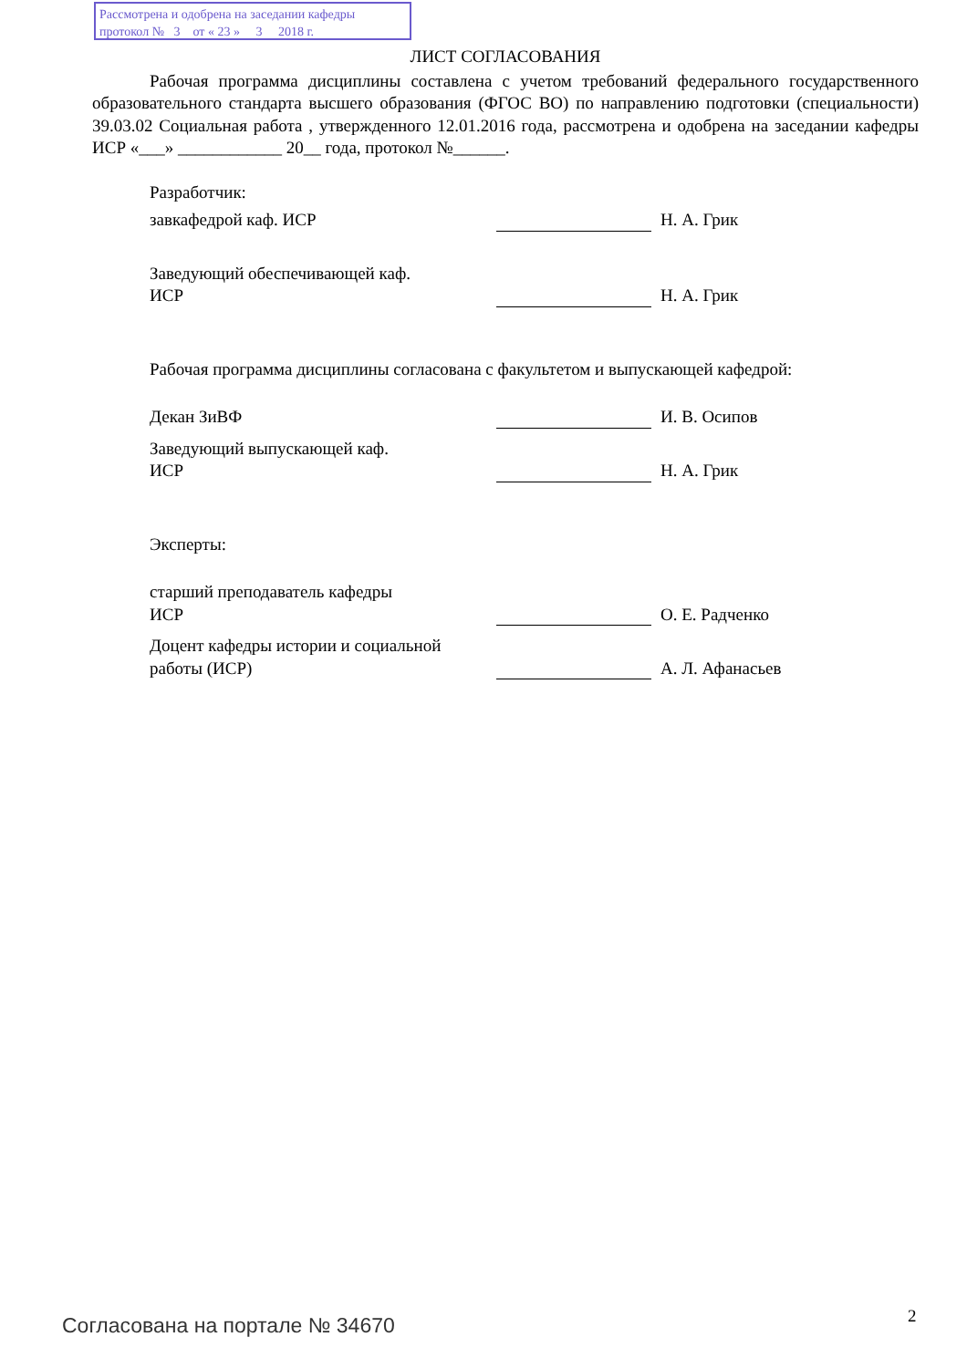Рассмотрена и одобрена на заседании кафедры
протокол № 3 от « 23 » 3 2018 г.
ЛИСТ СОГЛАСОВАНИЯ
Рабочая программа дисциплины составлена с учетом требований федерального государственного образовательного стандарта высшего образования (ФГОС ВО) по направлению подготовки (специальности) 39.03.02 Социальная работа , утвержденного 12.01.2016 года, рассмотрена и одобрена на заседании кафедры ИСР «___» ____________ 20__ года, протокол №______.
Разработчик:
завкафедрой каф. ИСР
Н. А. Грик
Заведующий обеспечивающей каф.
ИСР
Н. А. Грик
Рабочая программа дисциплины согласована с факультетом и выпускающей кафедрой:
Декан ЗиВФ
И. В. Осипов
Заведующий выпускающей каф.
ИСР
Н. А. Грик
Эксперты:
старший преподаватель кафедры
ИСР
О. Е. Радченко
Доцент кафедры истории и социальной работы (ИСР)
А. Л. Афанасьев
Согласована на портале № 34670 2